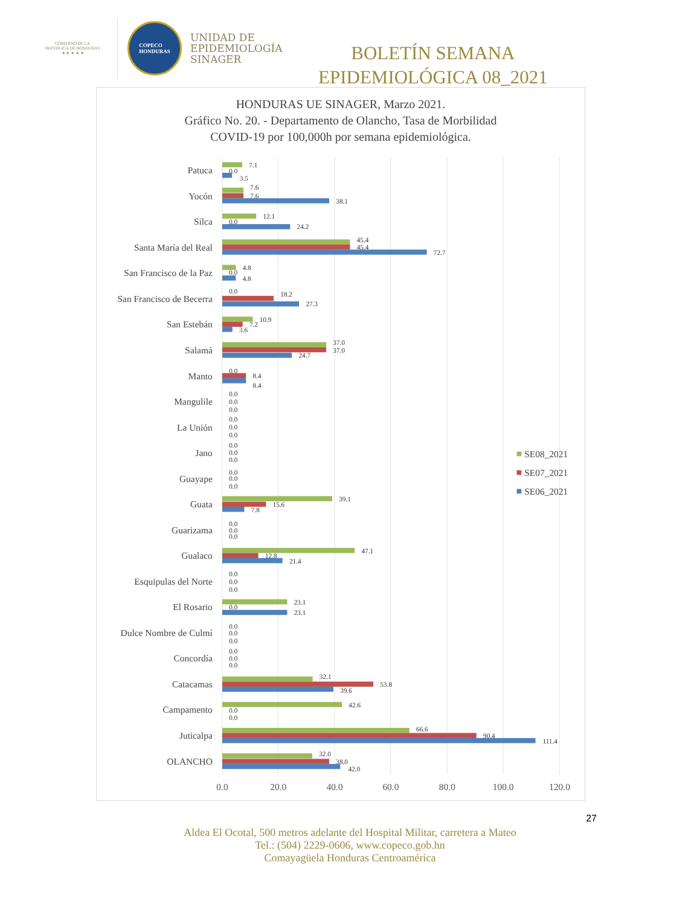GOBIERNO DE LA
REPÚBLICA DE HONDURAS
★ ★ ★ ★ ★
COPECO
HONDURAS
UNIDAD DE
EPIDEMIOLOGÍA
SINAGER
BOLETÍN SEMANA
EPIDEMIOLÓGICA 08_2021
HONDURAS UE SINAGER, Marzo 2021.
Gráfico No. 20. - Departamento de Olancho, Tasa de Morbilidad
COVID-19 por 100,000h por semana epidemiológica.
Patuca
Yocón
Silca
Santa María del Real
San Francisco de la Paz
San Francisco de Becerra
San Estebán
Salamá
Manto
Mangulile
La Unión
Jano
Guayape
Guata
Guarizama
Gualaco
Esquipulas del Norte
El Rosario
Dulce Nombre de Culmí
Concordía
Catacamas
Campamento
Juticalpa
OLANCHO
7.1
0.0
3.5
7.6
7.6
38.1
12.1
0.0
24.2
45.4
45.4
72.7
4.8
0.0
4.8
0.0
18.2
27.3
10.9
7.2
3.6
37.0
37.0
24.7
0.0
8.4
8.4
0.0
0.0
0.0
0.0
0.0
0.0
0.0
0.0
0.0
0.0
0.0
0.0
39.1
15.6
7.8
0.0
0.0
0.0
47.1
12.8
21.4
0.0
0.0
0.0
23.1
0.0
23.1
0.0
0.0
0.0
0.0
0.0
0.0
32.1
53.8
39.6
42.6
0.0
0.0
66.6
90.4
111.4
32.0
38.0
42.0
0.0
20.0
40.0
60.0
80.0
100.0
120.0
SE08_2021
SE07_2021
SE06_2021
27
Aldea El Ocotal, 500 metros adelante del Hospital Militar, carretera a Mateo
Tel.: (504) 2229-0606, www.copeco.gob.hn
Comayagüela Honduras Centroamérica